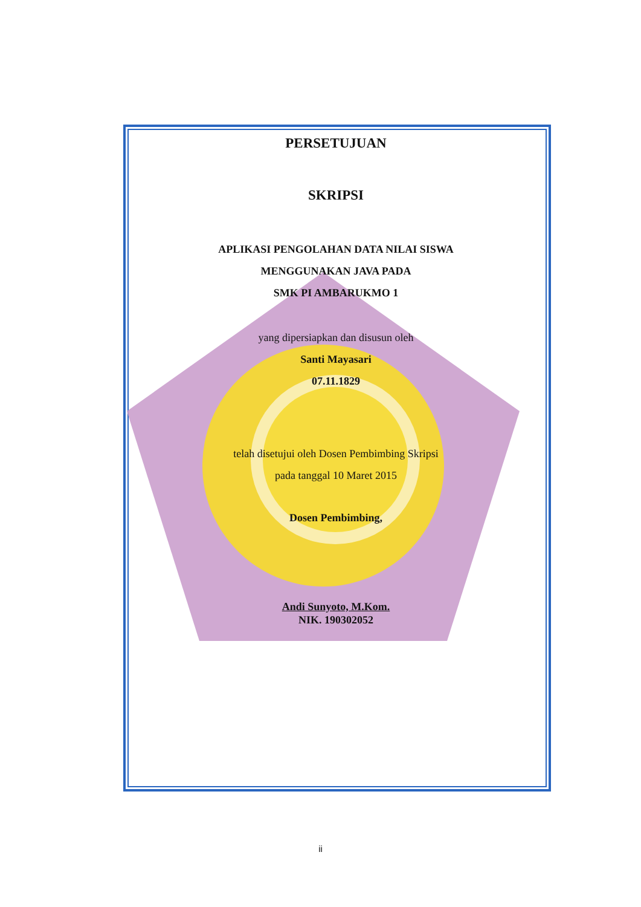PERSETUJUAN
SKRIPSI
APLIKASI PENGOLAHAN DATA NILAI SISWA
MENGGUNAKAN JAVA PADA
SMK PI AMBARUKMO 1
yang dipersiapkan dan disusun oleh
Santi Mayasari
07.11.1829
telah disetujui oleh Dosen Pembimbing Skripsi
pada tanggal 10 Maret 2015
Dosen Pembimbing,
Andi Sunyoto, M.Kom.
NIK. 190302052
ii